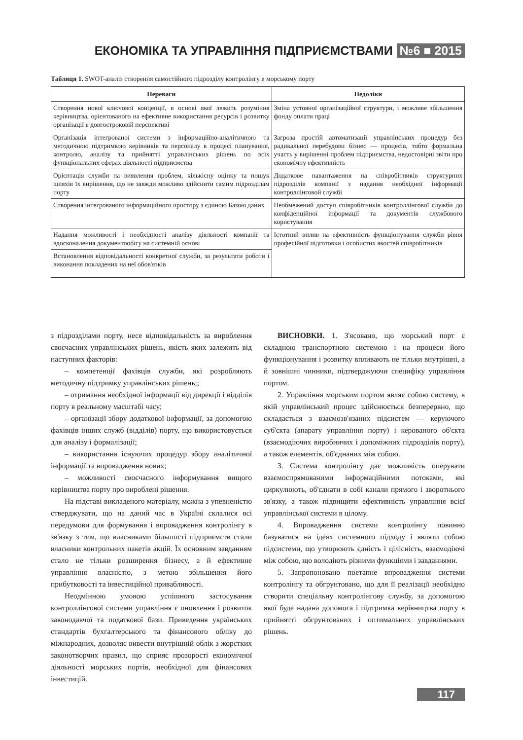ЕКОНОМІКА ТА УПРАВЛІННЯ ПІДПРИЄМСТВАМИ №6 ■ 2015
Таблиця 1. SWOT-аналіз створення самостійного підрозділу контролінгу в морському порту
| Переваги | Недоліки |
| --- | --- |
| Створення нової ключової концепції, в основі якої лежить розуміння керівництва, орієнтованого на ефективне використання ресурсів і розвитку організації в довгостроковій перспективі | Зміна устояної організаційної структури, і можливе збільшення фонду оплати праці |
| Організація інтегрованої системи з інформаційно-аналітичною та методичною підтримкою керівників та персоналу в процесі планування, контролю, аналізу та прийнятті управлінських рішень по всіх функціональних сферах діяльності підприємства | Загроза простій автоматизації управлінських процедур без радикальної перебудови бізнес — процесів, тобто формальна участь у вирішенні проблем підприємства, недостовірні звіти про економічну ефективність |
| Орієнтація служби на виявлення проблем, кількісну оцінку та пошук шляхів їх вирішення, що не завжди можливо здійснити самим підрозділам порту | Додаткове навантаження на співробітників структурних підрозділів компанії з надання необхідної інформації контроллінговой службі |
| Створення інтегрованого інформаційного простору з єдиною Базою даних | Необмежений доступ співробітників контроллінгової служби до конфіденційної інформації та документів службового користування |
| Надання можливості і необхідності аналізу діяльності компанії та вдосконалення документообігу на системній основі | Істотний вплив на ефективність функціонування служби рівня професійної підготовки і особистих якостей співробітників |
| Встановлення відповідальності конкретної служби, за результати роботи і виконання покладених на неї обов'язків | |
з підрозділами порту, несе відповідальність за вироблення своєчасних управлінських рішень, якість яких залежить від наступних факторів:
– компетенції фахівців служби, які розробляють методичну підтримку управлінських рішень;;
– отримання необхідної інформації від дирекції і відділів порту в реальному масштабі часу;
– організації збору додаткової інформації, за допомогою фахівців інших служб (відділів) порту, що використовується для аналізу і формалізації;
– використання існуючих процедур збору аналітичної інформації та впровадження нових;
– можливості своєчасного інформування вищого керівництва порту про вироблені рішення.
На підставі викладеного матеріалу, можна з упевненістю стверджувати, що на даний час в Україні склалися всі передумови для формування і впровадження контролінгу в зв'язку з тим, що власниками більшості підприємств стали власники контрольних пакетів акцій. Їх основним завданням стало не тільки розширення бізнесу, а й ефективне управління власністю, з метою збільшення його прибутковості та інвестиційної привабливості.
Неодмінною умовою успішного застосування контроллінгової системи управління є оновлення і розвиток законодавчої та податкової бази. Приведення українських стандартів бухгалтерського та фінансового обліку до міжнародних, дозволяє вивести внутрішній облік з жорстких законотворчих правил, що сприяє прозорості економічної діяльності морських портів, необхідної для фінансових інвестицій.
ВИСНОВКИ. 1. З'ясовано, що морський порт є складною транспортною системою і на процеси його функціонування і розвитку впливають не тільки внутрішні, а й зовнішні чинники, підтверджуючи специфіку управління портом.
2. Управління морським портом являє собою систему, в якій управлінський процес здійснюється безперервно, що складається з взаємозв'язаних підсистем — керуючого суб'єкта (апарату управління порту) і керованого об'єкта (взаємодіючих виробничих і допоміжних підрозділів порту), а також елементів, об'єднаних між собою.
3. Система контролінгу дає можливість оперувати взаємоспрямованими інформаційними потоками, які циркулюють, об'єднати в собі канали прямого і зворотнього зв'язку, а також підвищити ефективність управління всієї управлінської системи в цілому.
4. Впровадження системи контролінгу повинно базуватися на ідеях системного підходу і являти собою підсистеми, що утворюють єдність і цілісність, взаємодіючі між собою, що володіють різними функціями і завданнями.
5. Запропоновано поетапне впровадження системи контролінгу та обгрунтовано, що для її реалізації необхідно створити спеціальну контролінгову службу, за допомогою якої буде надана допомога і підтримка керівництва порту в прийнятті обгрунтованих і оптимальних управлінських рішень.
117